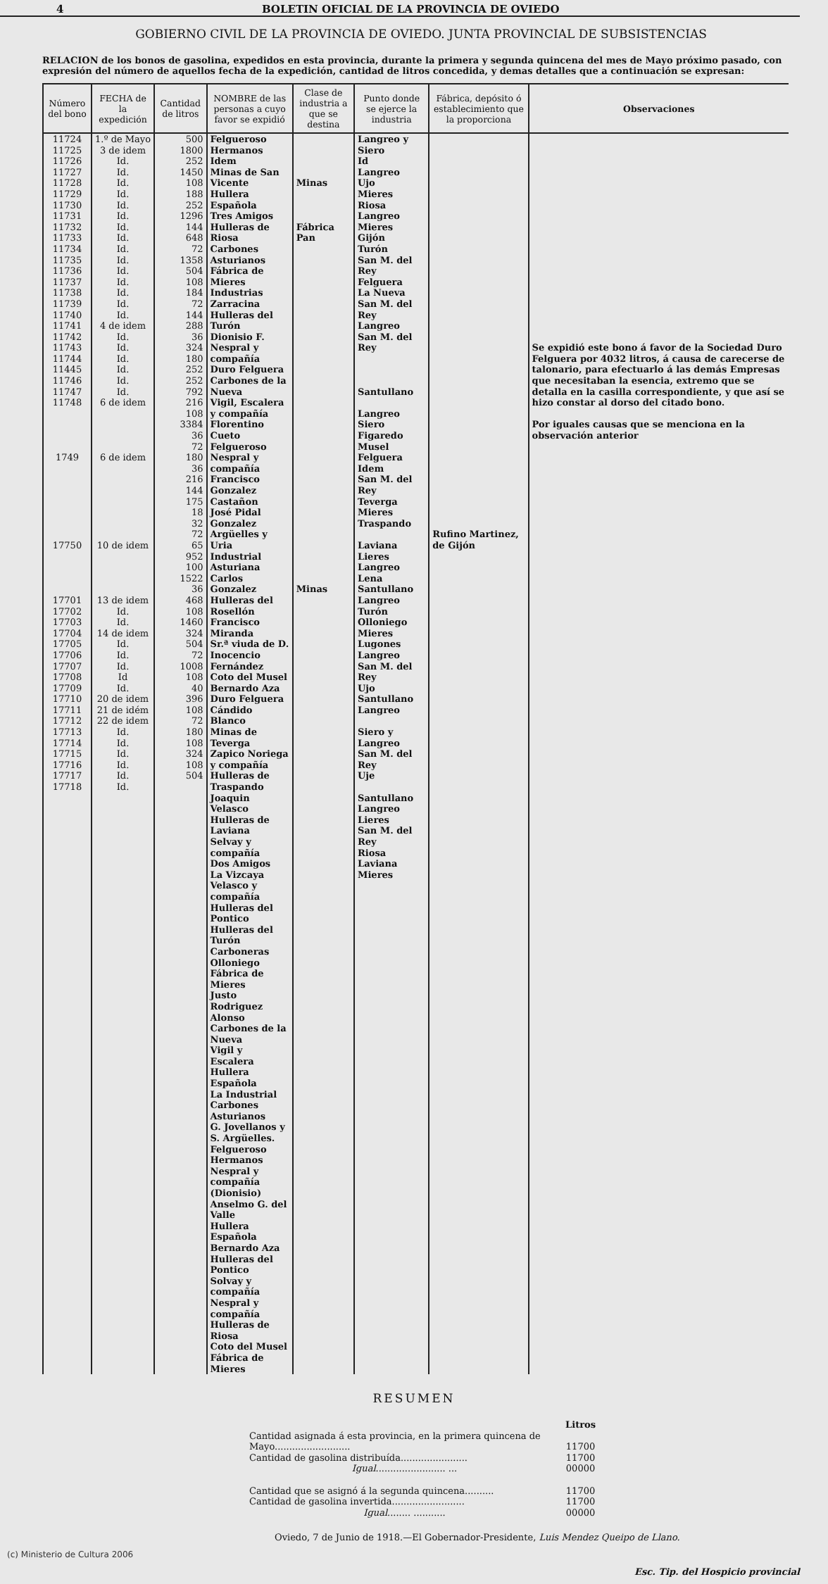4 BOLETIN OFICIAL DE LA PROVINCIA DE OVIEDO
GOBIERNO CIVIL DE LA PROVINCIA DE OVIEDO. JUNTA PROVINCIAL DE SUBSISTENCIAS
RELACION de los bonos de gasolina, expedidos en esta provincia, durante la primera y segunda quincena del mes de Mayo próximo pasado, con expresión del número de aquellos fecha de la expedición, cantidad de litros concedida, y demas detalles que a continuación se expresan:
| Número del bono | FECHA de la expedición | Cantidad de litros | NOMBRE de las personas a cuyo favor se expidió | Clase de industria a que se destina | Punto donde se ejerce la industria | Fábrica, depósito ó establecimiento que la proporciona | Observaciones |
| --- | --- | --- | --- | --- | --- | --- | --- |
| 11724 11725 11726 11727 11728 11729 11730 11731 11732 11733 11734 11735 11736 11737 11738 11739 11740 11741 11742 11743 11744 11445 11746 11747 11748 1749 17750 17701 17702 17703 17704 17705 17706 17707 17708 17709 17710 17711 17712 17713 17714 17715 17716 17717 17718 | 1.º de Mayo 3 de idem Id. Id. Id. Id. Id. Id. Id. Id. Id. Id. Id. Id. Id. Id. Id. 4 de idem Id. Id. Id. Id. Id. Id. 6 de idem 6 de idem 10 de idem 13 de idem Id. Id. 14 de idem Id. Id. Id. Id Id. 20 de idem 21 de idém 22 de idem Id. Id. Id. Id. Id. Id. | 500 1800 252 1450 108 188 252 1296 144 648 72 1358 504 108 184 72 144 288 36 324 180 252 252 792 216 108 3384 36 72 180 36 216 144 175 18 32 72 65 952 100 1522 36 468 108 1460 324 504 72 1008 108 40 396 108 72 180 108 324 108 504 | Felgueroso Hermanos Idem Minas de San Vicente Hullera Española Tres Amigos Hulleras de Riosa Carbones Asturianos Fábrica de Mieres Industrias Zarracina Hulleras del Turón Dionisio F. Nespral y compañía Duro Felguera Carbones de la Nueva Vigil, Escalera y compañía Florentino Cueto Felgueroso Nespral y compañía Francisco Gonzalez Castañon José Pidal Gonzalez Argüelles y Uria Industrial Asturiana Carlos Gonzalez Hulleras del Rosellón Francisco Miranda Sr.ª viuda de D. Inocencio Fernández Coto del Musel Bernardo Aza Duro Felguera Cándido Blanco Minas de Teverga Zapico Noriega y compañía Hulleras de Traspando Joaquin Velasco Hulleras de Laviana Selvay y compañía Dos Amigos La Vizcaya Velasco y compañía Hulleras del Pontico Hulleras del Turón Carboneras Olloniego Fábrica de Mieres Justo Rodriguez Alonso Carbones de la Nueva Vigil y Escalera Hullera Española La Industrial Carbones Asturianos G. Jovellanos y S. Argüelles. Felgueroso Hermanos Nespral y compañía (Dionisio) Anselmo G. del Valle Hullera Española Bernardo Aza Hulleras del Pontico Solvay y compañía Nespral y compañía Hulleras de Riosa Coto del Musel Fábrica de Mieres | Minas Fábrica Pan Minas | Langreo y Siero Id Langreo Ujo Mieres Riosa Langreo Mieres Gijón Turón San M. del Rey Felguera La Nueva San M. del Rey Langreo San M. del Rey Santullano Langreo Siero Figaredo Musel Felguera Idem San M. del Rey Teverga Mieres Traspando Laviana Lieres Langreo Lena Santullano Langreo Turón Olloniego Mieres Lugones Langreo San M. del Rey Ujo Santullano Langreo Siero y Langreo San M. del Rey Uje Santullano Langreo Lieres San M. del Rey Riosa Laviana Mieres | Rufino Martinez, de Gijón | Se expidió este bono á favor de la Sociedad Duro Felguera por 4032 litros, á causa de carecerse de talonario, para efectuarlo á las demás Empresas que necesitaban la esencia, extremo que se detalla en la casilla correspondiente, y que así se hizo constar al dorso del citado bono. Por iguales causas que se menciona en la observación anterior |
RESUMEN
| | Litros |
| Cantidad asignada á esta provincia, en la primera quincena de Mayo.......................... | 11700 |
| Cantidad de gasolina distribuída....................... | 11700 |
| Igual ........................ ... | 00000 |
| Cantidad que se asignó á la segunda quincena.......... | 11700 |
| Cantidad de gasolina invertida......................... | 11700 |
| Igual ........ ........... | 00000 |
Oviedo, 7 de Junio de 1918.—El Gobernador-Presidente, Luis Mendez Queipo de Llano.
(c) Ministerio de Cultura 2006
Esc. Tip. del Hospicio provincial